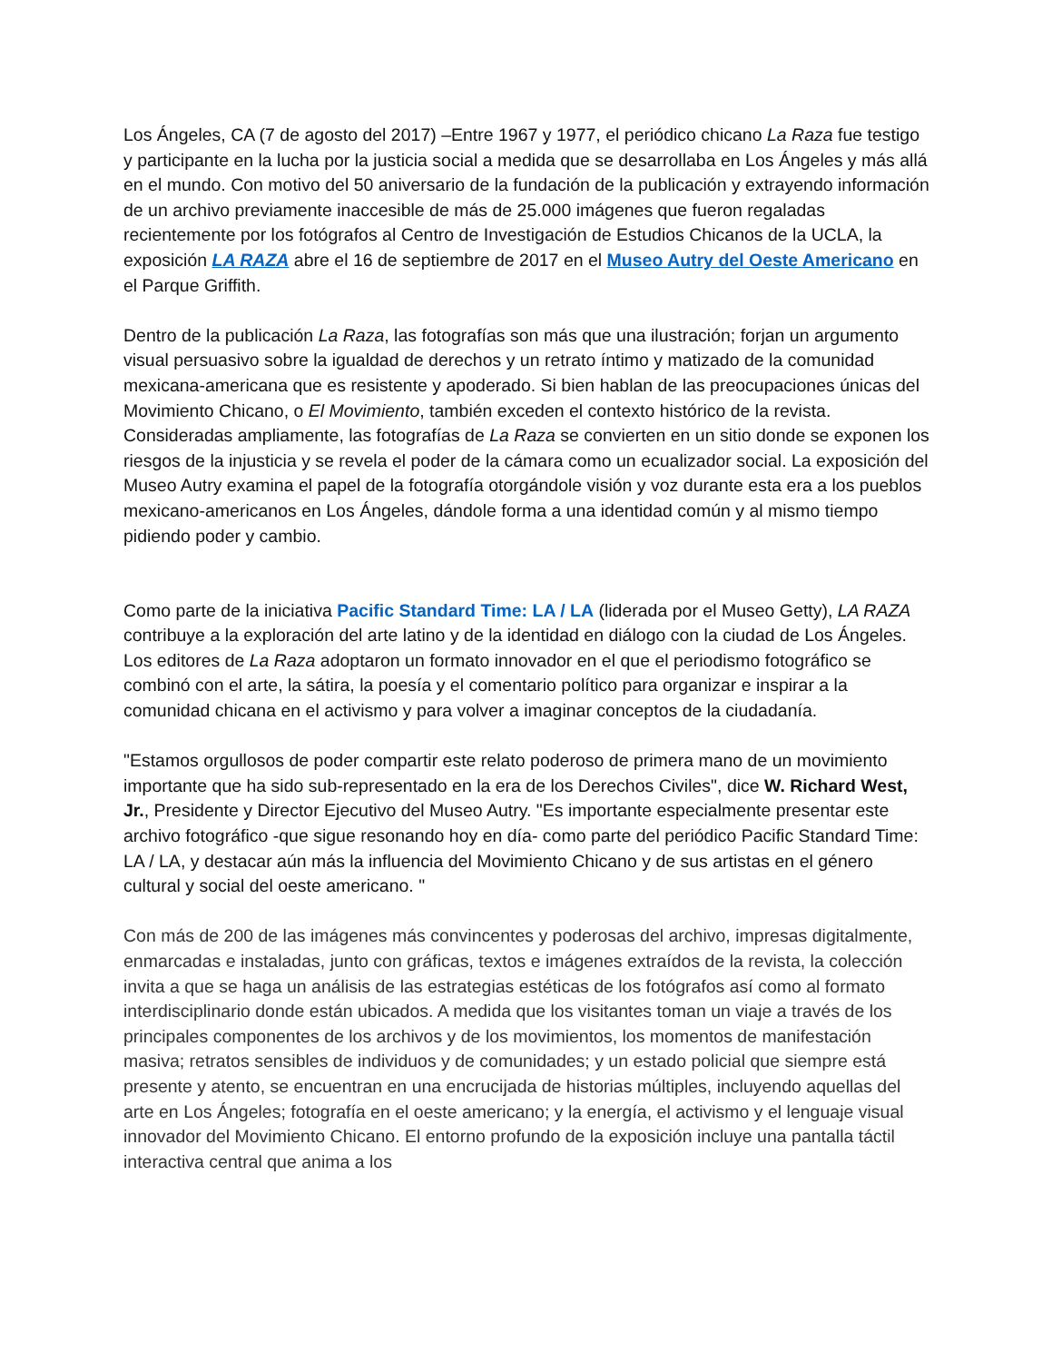Los Ángeles, CA (7 de agosto del 2017) –Entre 1967 y 1977, el periódico chicano La Raza fue testigo y participante en la lucha por la justicia social a medida que se desarrollaba en Los Ángeles y más allá en el mundo. Con motivo del 50 aniversario de la fundación de la publicación y extrayendo información de un archivo previamente inaccesible de más de 25.000 imágenes que fueron regaladas recientemente por los fotógrafos al Centro de Investigación de Estudios Chicanos de la UCLA, la exposición LA RAZA abre el 16 de septiembre de 2017 en el Museo Autry del Oeste Americano en el Parque Griffith.
Dentro de la publicación La Raza, las fotografías son más que una ilustración; forjan un argumento visual persuasivo sobre la igualdad de derechos y un retrato íntimo y matizado de la comunidad mexicana-americana que es resistente y apoderado. Si bien hablan de las preocupaciones únicas del Movimiento Chicano, o El Movimiento, también exceden el contexto histórico de la revista. Consideradas ampliamente, las fotografías de La Raza se convierten en un sitio donde se exponen los riesgos de la injusticia y se revela el poder de la cámara como un ecualizador social. La exposición del Museo Autry examina el papel de la fotografía otorgándole visión y voz durante esta era a los pueblos mexicano-americanos en Los Ángeles, dándole forma a una identidad común y al mismo tiempo pidiendo poder y cambio.
Como parte de la iniciativa Pacific Standard Time: LA / LA (liderada por el Museo Getty), LA RAZA contribuye a la exploración del arte latino y de la identidad en diálogo con la ciudad de Los Ángeles. Los editores de La Raza adoptaron un formato innovador en el que el periodismo fotográfico se combinó con el arte, la sátira, la poesía y el comentario político para organizar e inspirar a la comunidad chicana en el activismo y para volver a imaginar conceptos de la ciudadanía.
"Estamos orgullosos de poder compartir este relato poderoso de primera mano de un movimiento importante que ha sido sub-representado en la era de los Derechos Civiles", dice W. Richard West, Jr., Presidente y Director Ejecutivo del Museo Autry. "Es importante especialmente presentar este archivo fotográfico -que sigue resonando hoy en día- como parte del periódico Pacific Standard Time: LA / LA, y destacar aún más la influencia del Movimiento Chicano y de sus artistas en el género cultural y social del oeste americano. "
Con más de 200 de las imágenes más convincentes y poderosas del archivo, impresas digitalmente, enmarcadas e instaladas, junto con gráficas, textos e imágenes extraídos de la revista, la colección invita a que se haga un análisis de las estrategias estéticas de los fotógrafos así como al formato interdisciplinario donde están ubicados. A medida que los visitantes toman un viaje a través de los principales componentes de los archivos y de los movimientos, los momentos de manifestación masiva; retratos sensibles de individuos y de comunidades; y un estado policial que siempre está presente y atento, se encuentran en una encrucijada de historias múltiples, incluyendo aquellas del arte en Los Ángeles; fotografía en el oeste americano; y la energía, el activismo y el lenguaje visual innovador del Movimiento Chicano. El entorno profundo de la exposición incluye una pantalla táctil interactiva central que anima a los